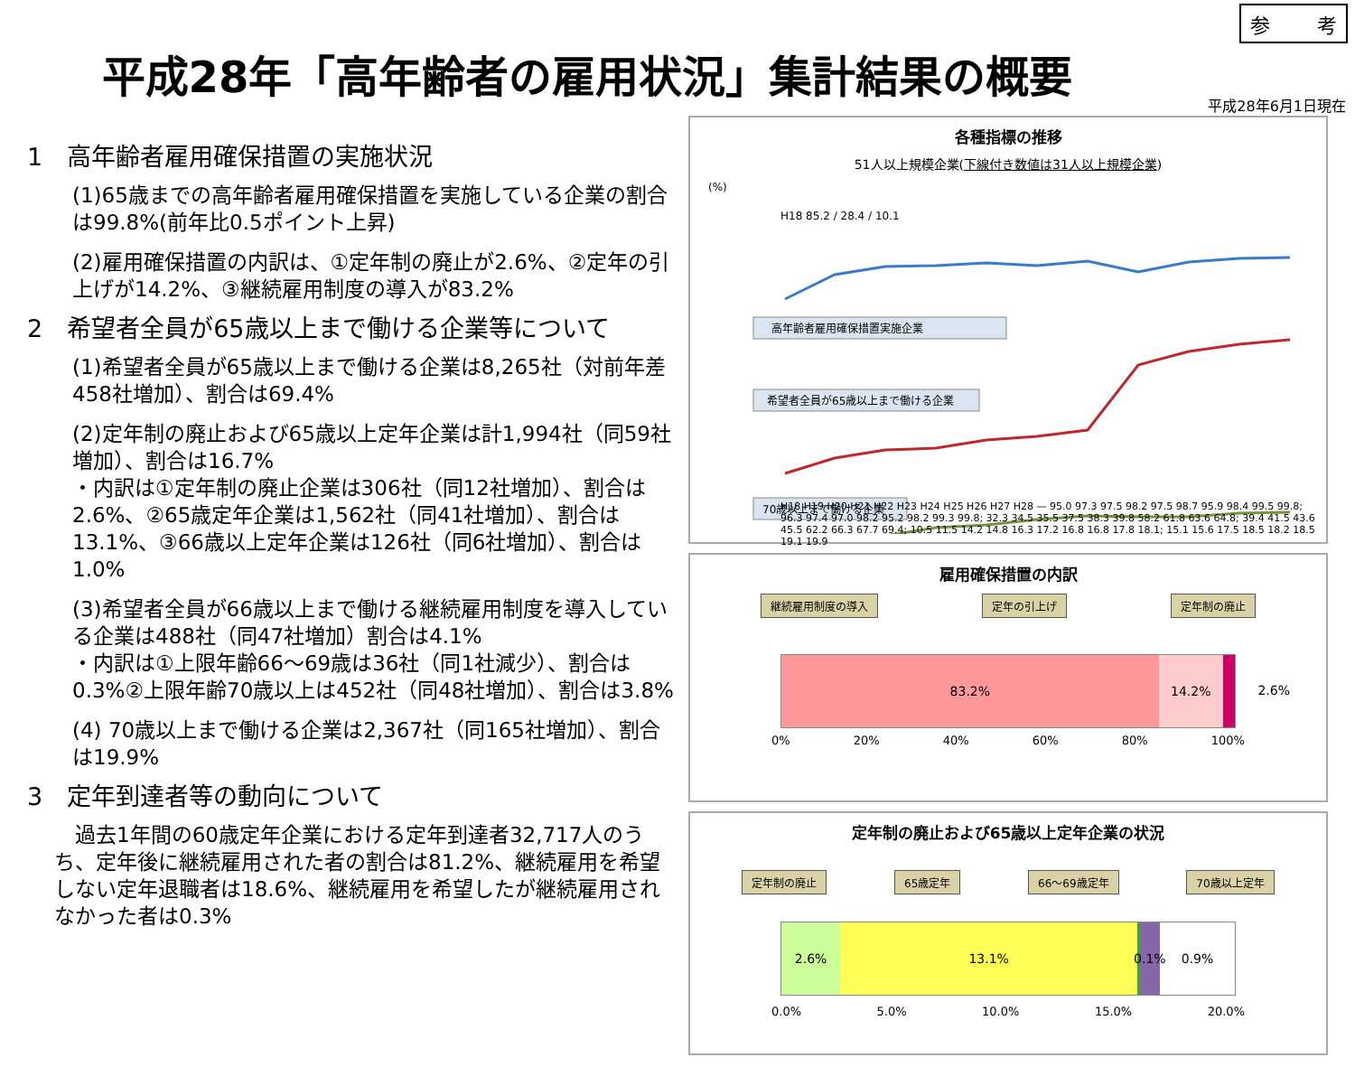参 考
平成28年「高年齢者の雇用状況」集計結果の概要
平成28年6月1日現在
1　高年齢者雇用確保措置の実施状況
(1)65歳までの高年齢者雇用確保措置を実施している企業の割合は99.8%(前年比0.5ポイント上昇)
(2)雇用確保措置の内訳は、①定年制の廃止が2.6%、②定年の引上げが14.2%、③継続雇用制度の導入が83.2%
2　希望者全員が65歳以上まで働ける企業等について
(1)希望者全員が65歳以上まで働ける企業は8,265社（対前年差458社増加）、割合は69.4%
(2)定年制の廃止および65歳以上定年企業は計1,994社（同59社増加）、割合は16.7%
・内訳は①定年制の廃止企業は306社（同12社増加）、割合は2.6%、②65歳定年企業は1,562社（同41社増加）、割合は13.1%、③66歳以上定年企業は126社（同6社増加）、割合は1.0%
(3)希望者全員が66歳以上まで働ける継続雇用制度を導入している企業は488社（同47社増加）割合は4.1%
・内訳は①上限年齢66～69歳は36社（同1社減少）、割合は 0.3%②上限年齢70歳以上は452社（同48社増加）、割合は3.8%
(4) 70歳以上まで働ける企業は2,367社（同165社増加）、割合は19.9%
3　定年到達者等の動向について
　過去1年間の60歳定年企業における定年到達者32,717人のうち、定年後に継続雇用された者の割合は81.2%、継続雇用を希望しない定年退職者は18.6%、継続雇用を希望したが継続雇用されなかった者は0.3%
各種指標の推移
51人以上規模企業(下線付き数値は31人以上規模企業)
(%)
高年齢者雇用確保措置実施企業
希望者全員が65歳以上まで働ける企業
70歳以上まで働ける企業
H18 85.2 / 28.4 / 10.1
H18 H19 H20 H21 H22 H23 H24 H25 H26 H27 H28 — 95.0 97.3 97.5 98.2 97.5 98.7 95.9 98.4 99.5 99.8; 96.3 97.4 97.0 98.2 95.2 98.2 99.3 99.8; 32.3 34.5 35.5 37.5 38.3 39.8 58.2 61.8 63.6 64.8; 39.4 41.5 43.6 45.5 62.2 66.3 67.7 69.4; 10.5 11.5 14.2 14.8 16.3 17.2 16.8 16.8 17.8 18.1; 15.1 15.6 17.5 18.5 18.2 18.5 19.1 19.9
雇用確保措置の内訳
継続雇用制度の導入 定年の引上げ 定年制の廃止
83.2% 14.2%
2.6%
0% 20% 40% 60% 80% 100%
定年制の廃止および65歳以上定年企業の状況
定年制の廃止 65歳定年 66～69歳定年 70歳以上定年
2.6% 13.1% 0.1% 0.9%
0.0% 5.0% 10.0% 15.0% 20.0%